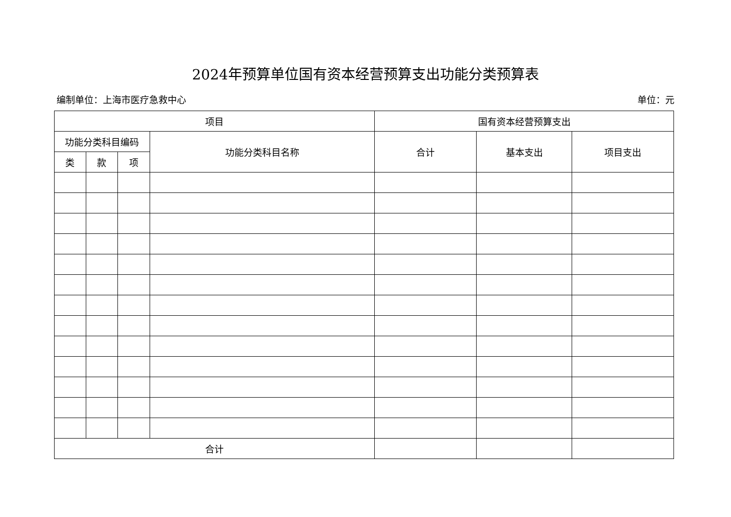2024年预算单位国有资本经营预算支出功能分类预算表
编制单位：上海市医疗急救中心 单位：元
| 项目 | | | | 国有资本经营预算支出 | | |
| --- | --- | --- | --- | --- | --- | --- |
| 功能分类科目编码 | | | 功能分类科目名称 | 合计 | 基本支出 | 项目支出 |
| 类 | 款 | 项 | | | | |
| 合计 | | | | | | |